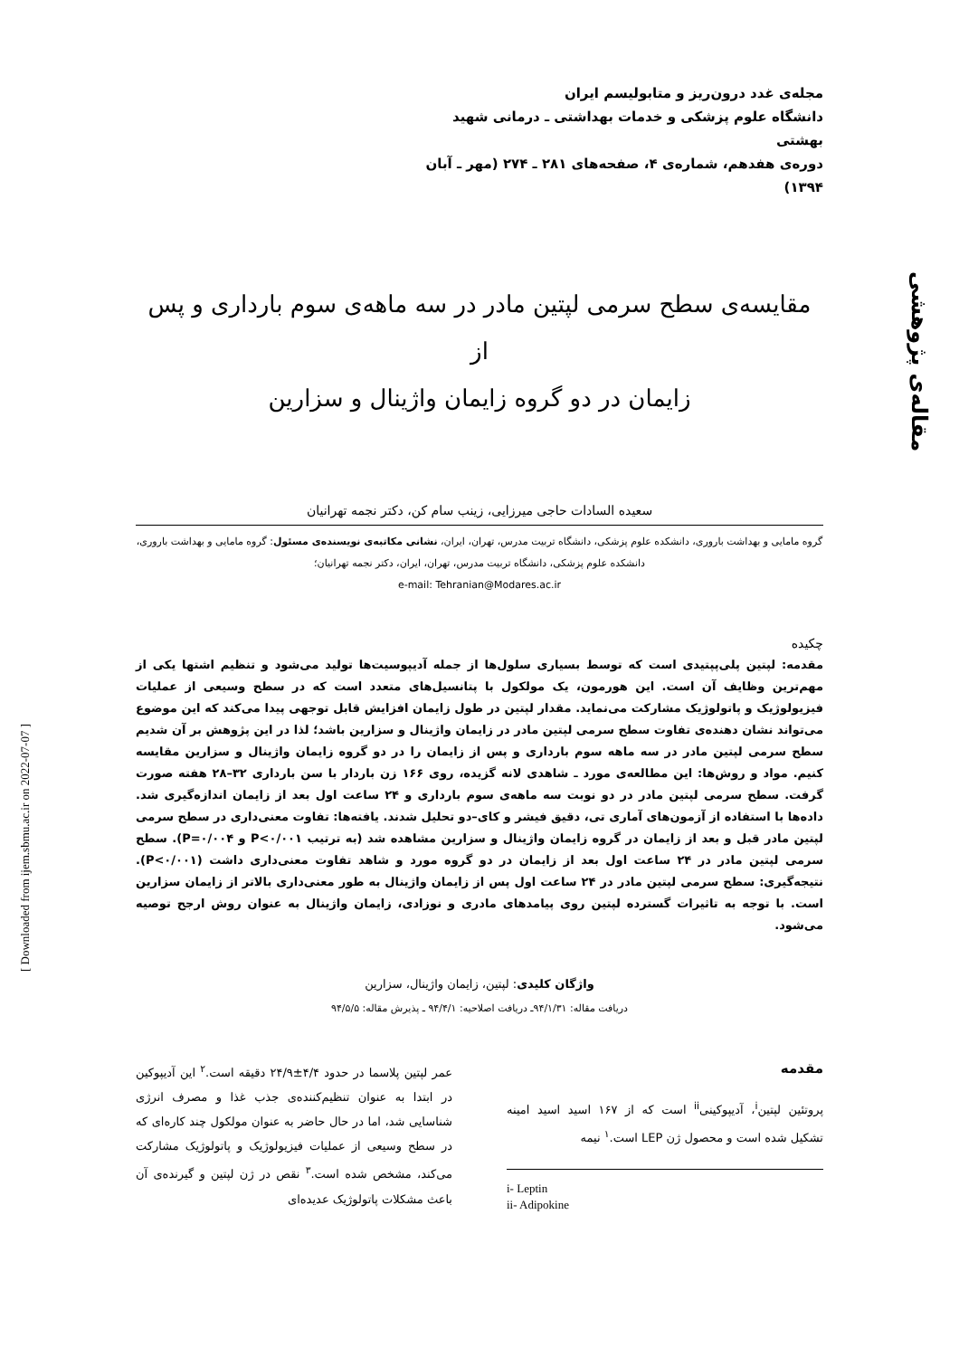مقاله‌ی پژوهشی
[ Downloaded from ijem.sbmu.ac.ir on 2022-07-07 ]
مجله‌ی غدد درون‌ریز و متابولیسم ایران
دانشگاه علوم پزشکی و خدمات بهداشتی ـ درمانی شهید بهشتی
دوره‌ی هفدهم، شماره‌ی ۴، صفحه‌های ۲۸۱ ـ ۲۷۴ (مهر ـ آبان ۱۳۹۴)
مقایسه‌ی سطح سرمی لپتین مادر در سه ماهه‌ی سوم بارداری و پس از
زایمان در دو گروه زایمان واژینال و سزارین
سعیده السادات حاجی میرزایی، زینب سام کن، دکتر نجمه تهرانیان
گروه مامایی و بهداشت باروری، دانشکده علوم پزشکی، دانشگاه تربیت مدرس، تهران، ایران، نشانی مکاتبه‌ی نویسنده‌ی مسئول: گروه مامایی و بهداشت باروری، دانشکده علوم پزشکی، دانشگاه تربیت مدرس، تهران، ایران، دکتر نجمه تهرانیان؛
e-mail: Tehranian@Modares.ac.ir
چکیده
مقدمه: لپتین پلی‌پپتیدی است که توسط بسیاری سلول‌ها از جمله آدیپوسیت‌ها تولید می‌شود و تنظیم اشتها یکی از مهم‌ترین وظایف آن است. این هورمون، یک مولکول با پتانسیل‌های متعدد است که در سطح وسیعی از عملیات فیزیولوژیک و پاتولوژیک مشارکت می‌نماید. مقدار لپتین در طول زایمان افزایش قابل توجهی پیدا می‌کند که این موضوع می‌تواند نشان دهنده‌ی تفاوت سطح سرمی لپتین مادر در زایمان واژینال و سزارین باشد؛ لذا در این پژوهش بر آن شدیم سطح سرمی لپتین مادر در سه ماهه سوم بارداری و پس از زایمان را در دو گروه زایمان واژینال و سزارین مقایسه کنیم. مواد و روش‌ها: این مطالعه‌ی مورد ـ شاهدی لانه گزیده، روی ۱۶۶ زن باردار با سن بارداری ۳۲–۲۸ هفته صورت گرفت. سطح سرمی لپتین مادر در دو نوبت سه ماهه‌ی سوم بارداری و ۲۴ ساعت اول بعد از زایمان اندازه‌گیری شد. داده‌ها با استفاده از آزمون‌های آماری تی، دقیق فیشر و کای–دو تحلیل شدند. یافته‌ها: تفاوت معنی‌داری در سطح سرمی لپتین مادر قبل و بعد از زایمان در گروه زایمان واژینال و سزارین مشاهده شد (به ترتیب P<۰/۰۰۱ و P=۰/۰۰۴). سطح سرمی لپتین مادر در ۲۴ ساعت اول بعد از زایمان در دو گروه مورد و شاهد تفاوت معنی‌داری داشت (P<۰/۰۰۱). نتیجه‌گیری: سطح سرمی لپتین مادر در ۲۴ ساعت اول پس از زایمان واژینال به طور معنی‌داری بالاتر از زایمان سزارین است. با توجه به تاثیرات گسترده لپتین روی پیامدهای مادری و نوزادی، زایمان واژینال به عنوان روش ارجح توصیه می‌شود.
واژگان کلیدی: لپتین، زایمان واژینال، سزارین
دریافت مقاله: ۹۴/۱/۳۱ـ دریافت اصلاحیه: ۹۴/۴/۱ ـ پذیرش مقاله: ۹۴/۵/۵
مقدمه
پروتئین لپتین<sup>i</sup>، آدیپوکینی<sup>ii</sup> است که از ۱۶۷ اسید اسید امینه تشکیل شده است و محصول ژن LEP است.<sup>۱</sup> نیمه
i- Leptin
ii- Adipokine
عمر لپتین پلاسما در حدود ۴/۴±۲۴/۹ دقیقه است.<sup>۲</sup> این آدیپوکین در ابتدا به عنوان تنظیم‌کننده‌ی جذب غذا و مصرف انرژی شناسایی شد، اما در حال حاضر به عنوان مولکول چند کاره‌ای که در سطح وسیعی از عملیات فیزیولوژیک و پاتولوژیک مشارکت می‌کند، مشخص شده است.<sup>۳</sup> نقص در ژن لپتین و گیرنده‌ی آن باعث مشکلات پاتولوژیک عدیده‌ای